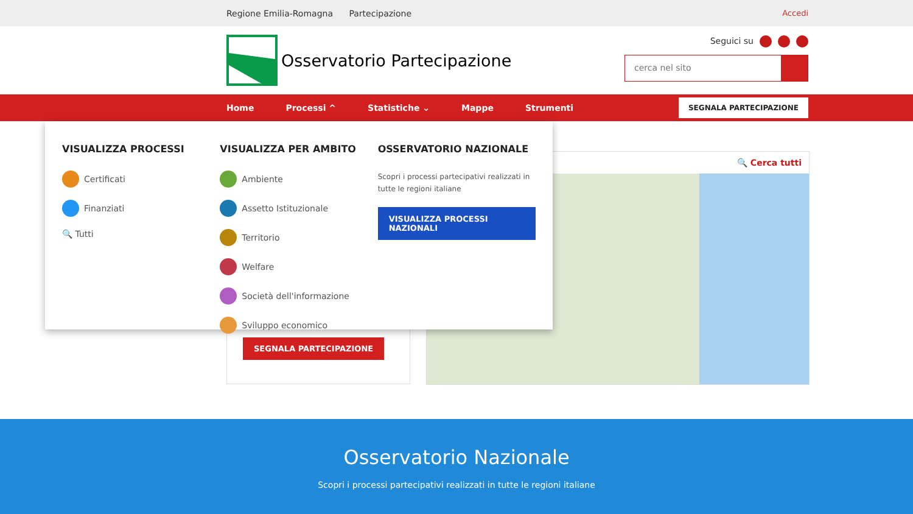Regione Emilia-Romagna Partecipazione
Accedi
Osservatorio Partecipazione
Seguici su
cerca nel sito
Home Processi ^ Statistiche ⌄ Mappe Strumenti
SEGNALA PARTECIPAZIONE
VISUALIZZA PROCESSI
Certificati
Finanziati
🔍 Tutti
VISUALIZZA PER AMBITO
Ambiente
Assetto Istituzionale
Territorio
Welfare
Società dell'informazione
Sviluppo economico
OSSERVATORIO NAZIONALE
Scopri i processi partecipativi realizzati in tutte le regioni italiane
VISUALIZZA PROCESSI NAZIONALI
🔍 Cerca tutti
SEGNALA PARTECIPAZIONE
Osservatorio Nazionale
Scopri i processi partecipativi realizzati in tutte le regioni italiane